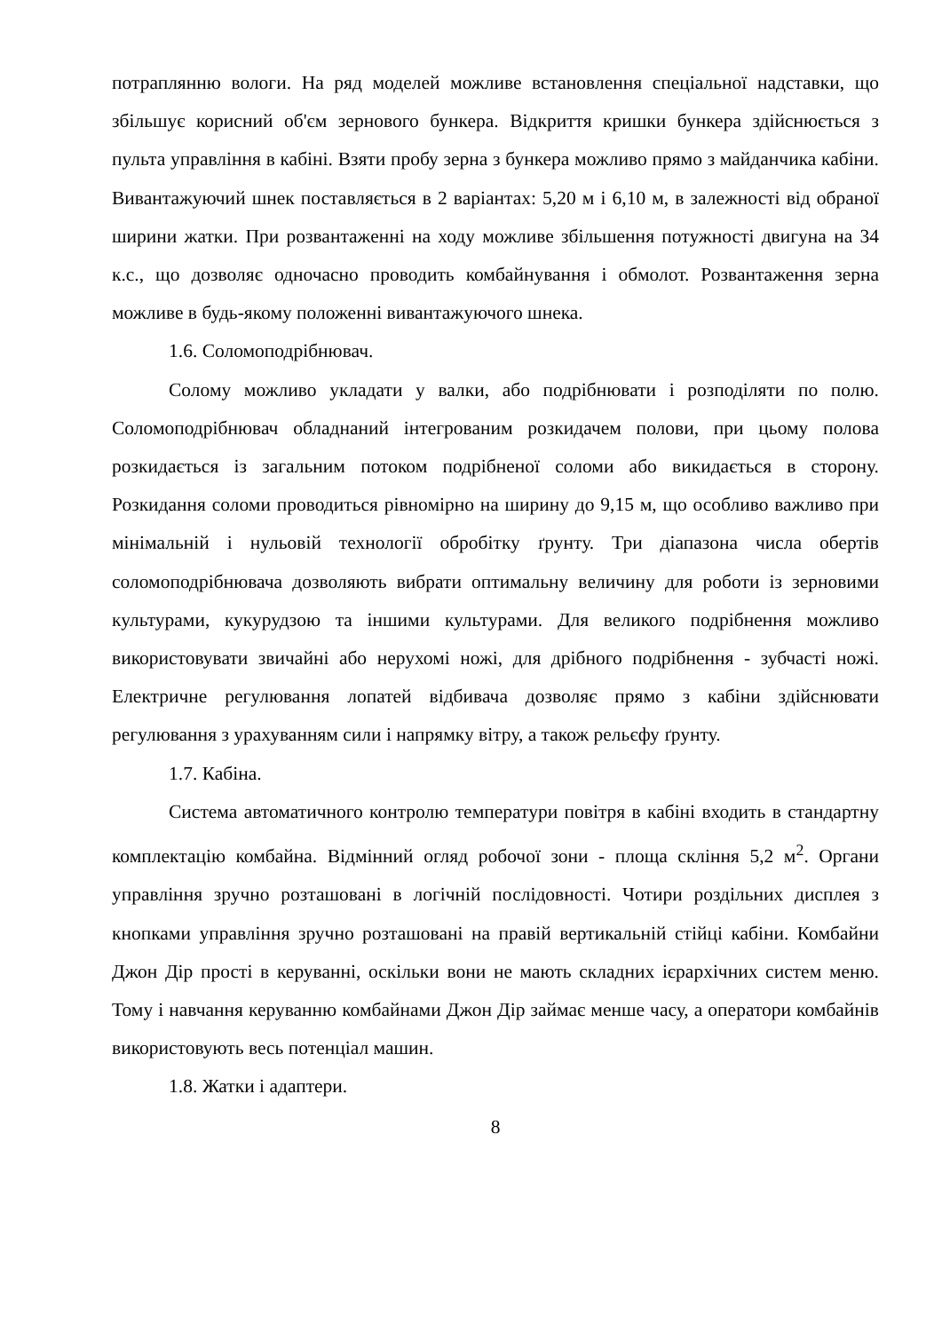потраплянню вологи. На ряд моделей можливе встановлення спеціальної надставки, що збільшує корисний об'єм зернового бункера. Відкриття кришки бункера здійснюється з пульта управління в кабіні. Взяти пробу зерна з бункера можливо прямо з майданчика кабіни. Вивантажуючий шнек поставляється в 2 варіантах: 5,20 м і 6,10 м, в залежності від обраної ширини жатки. При розвантаженні на ходу можливе збільшення потужності двигуна на 34 к.с., що дозволяє одночасно проводить комбайнування і обмолот. Розвантаження зерна можливе в будь-якому положенні вивантажуючого шнека.
1.6. Соломоподрібнювач.
Солому можливо укладати у валки, або подрібнювати і розподіляти по полю. Соломоподрібнювач обладнаний інтегрованим розкидачем полови, при цьому полова розкидається із загальним потоком подрібненої соломи або викидається в сторону. Розкидання соломи проводиться рівномірно на ширину до 9,15 м, що особливо важливо при мінімальній і нульовій технології обробітку ґрунту. Три діапазона числа обертів соломоподрібнювача дозволяють вибрати оптимальну величину для роботи із зерновими культурами, кукурудзою та іншими культурами. Для великого подрібнення можливо використовувати звичайні або нерухомі ножі, для дрібного подрібнення - зубчасті ножі. Електричне регулювання лопатей відбивача дозволяє прямо з кабіни здійснювати регулювання з урахуванням сили і напрямку вітру, а також рельєфу ґрунту.
1.7. Кабіна.
Система автоматичного контролю температури повітря в кабіні входить в стандартну комплектацію комбайна. Відмінний огляд робочої зони - площа скління 5,2 м<sup>2</sup>. Органи управління зручно розташовані в логічній послідовності. Чотири роздільних дисплея з кнопками управління зручно розташовані на правій вертикальній стійці кабіни. Комбайни Джон Дір прості в керуванні, оскільки вони не мають складних ієрархічних систем меню. Тому і навчання керуванню комбайнами Джон Дір займає менше часу, а оператори комбайнів використовують весь потенціал машин.
1.8. Жатки і адаптери.
8